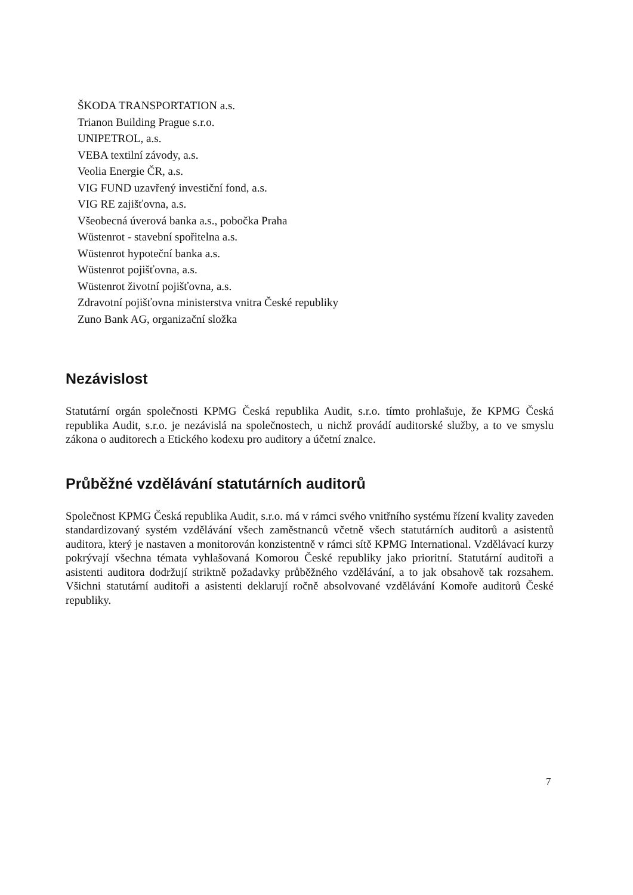ŠKODA TRANSPORTATION a.s.
Trianon Building Prague s.r.o.
UNIPETROL, a.s.
VEBA textilní závody, a.s.
Veolia Energie ČR, a.s.
VIG FUND uzavřený investiční fond, a.s.
VIG RE zajišťovna, a.s.
Všeobecná úverová banka a.s., pobočka Praha
Wüstenrot - stavební spořitelna a.s.
Wüstenrot hypoteční banka a.s.
Wüstenrot pojišťovna, a.s.
Wüstenrot životní pojišťovna, a.s.
Zdravotní pojišťovna ministerstva vnitra České republiky
Zuno Bank AG, organizační složka
Nezávislost
Statutární orgán společnosti KPMG Česká republika Audit, s.r.o. tímto prohlašuje, že KPMG Česká republika Audit, s.r.o. je nezávislá na společnostech, u nichž provádí auditorské služby, a to ve smyslu zákona o auditorech a Etického kodexu pro auditory a účetní znalce.
Průběžné vzdělávání statutárních auditorů
Společnost KPMG Česká republika Audit, s.r.o. má v rámci svého vnitřního systému řízení kvality zaveden standardizovaný systém vzdělávání všech zaměstnanců včetně všech statutárních auditorů a asistentů auditora, který je nastaven a monitorován konzistentně v rámci sítě KPMG International. Vzdělávací kurzy pokrývají všechna témata vyhlašovaná Komorou České republiky jako prioritní. Statutární auditoři a asistenti auditora dodržují striktně požadavky průběžného vzdělávání, a to jak obsahově tak rozsahem. Všichni statutární auditoři a asistenti deklarují ročně absolvované vzdělávání Komoře auditorů České republiky.
7